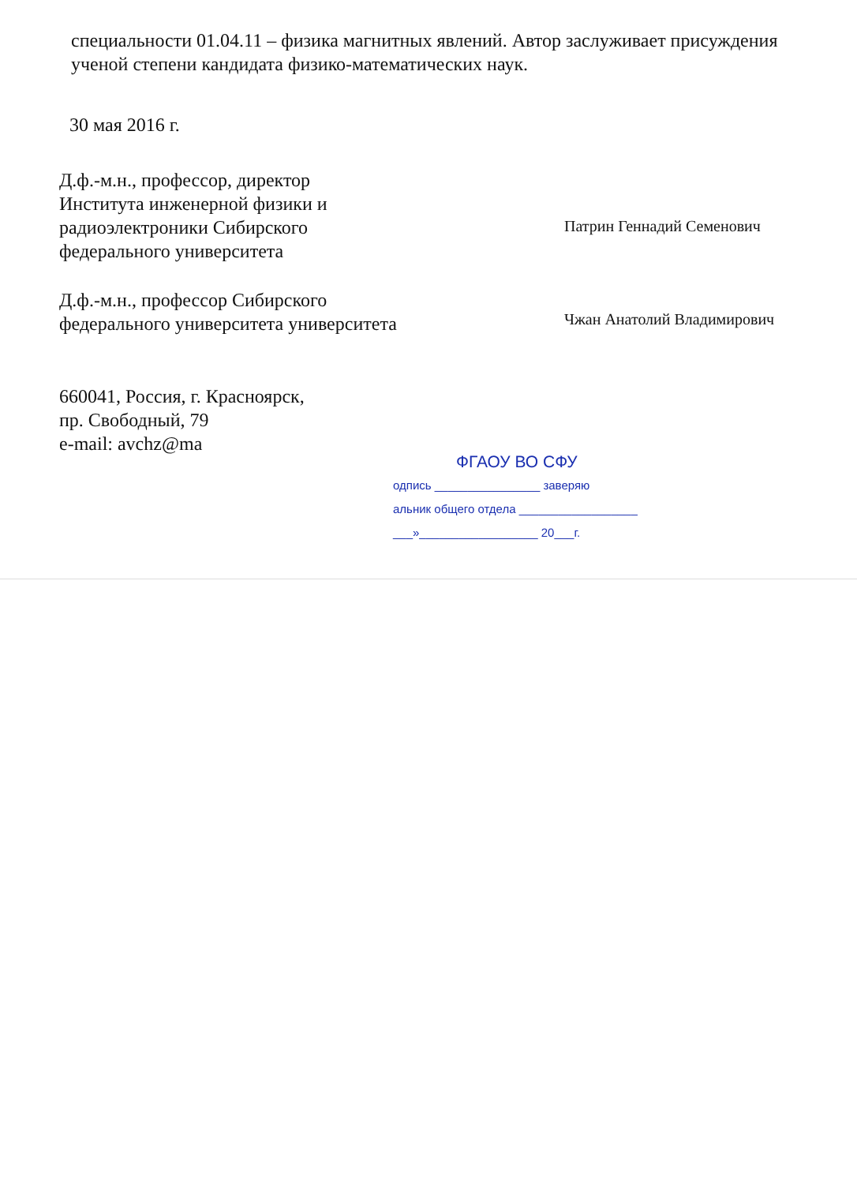специальности 01.04.11 – физика магнитных явлений. Автор заслуживает присуждения ученой степени кандидата физико-математических наук.
30 мая 2016 г.
Д.ф.-м.н., профессор, директор Института инженерной физики и радиоэлектроники Сибирского федерального университета
Патрин Геннадий Семенович
Д.ф.-м.н., профессор Сибирского федерального университета университета
Чжан Анатолий Владимирович
660041, Россия, г. Красноярск,
пр. Свободный, 79
e-mail: avchz@ma
ФГАОУ ВО СФУ
одпись ________________ заверяю
альник общего отдела __________________
___»__________________ 20___г.